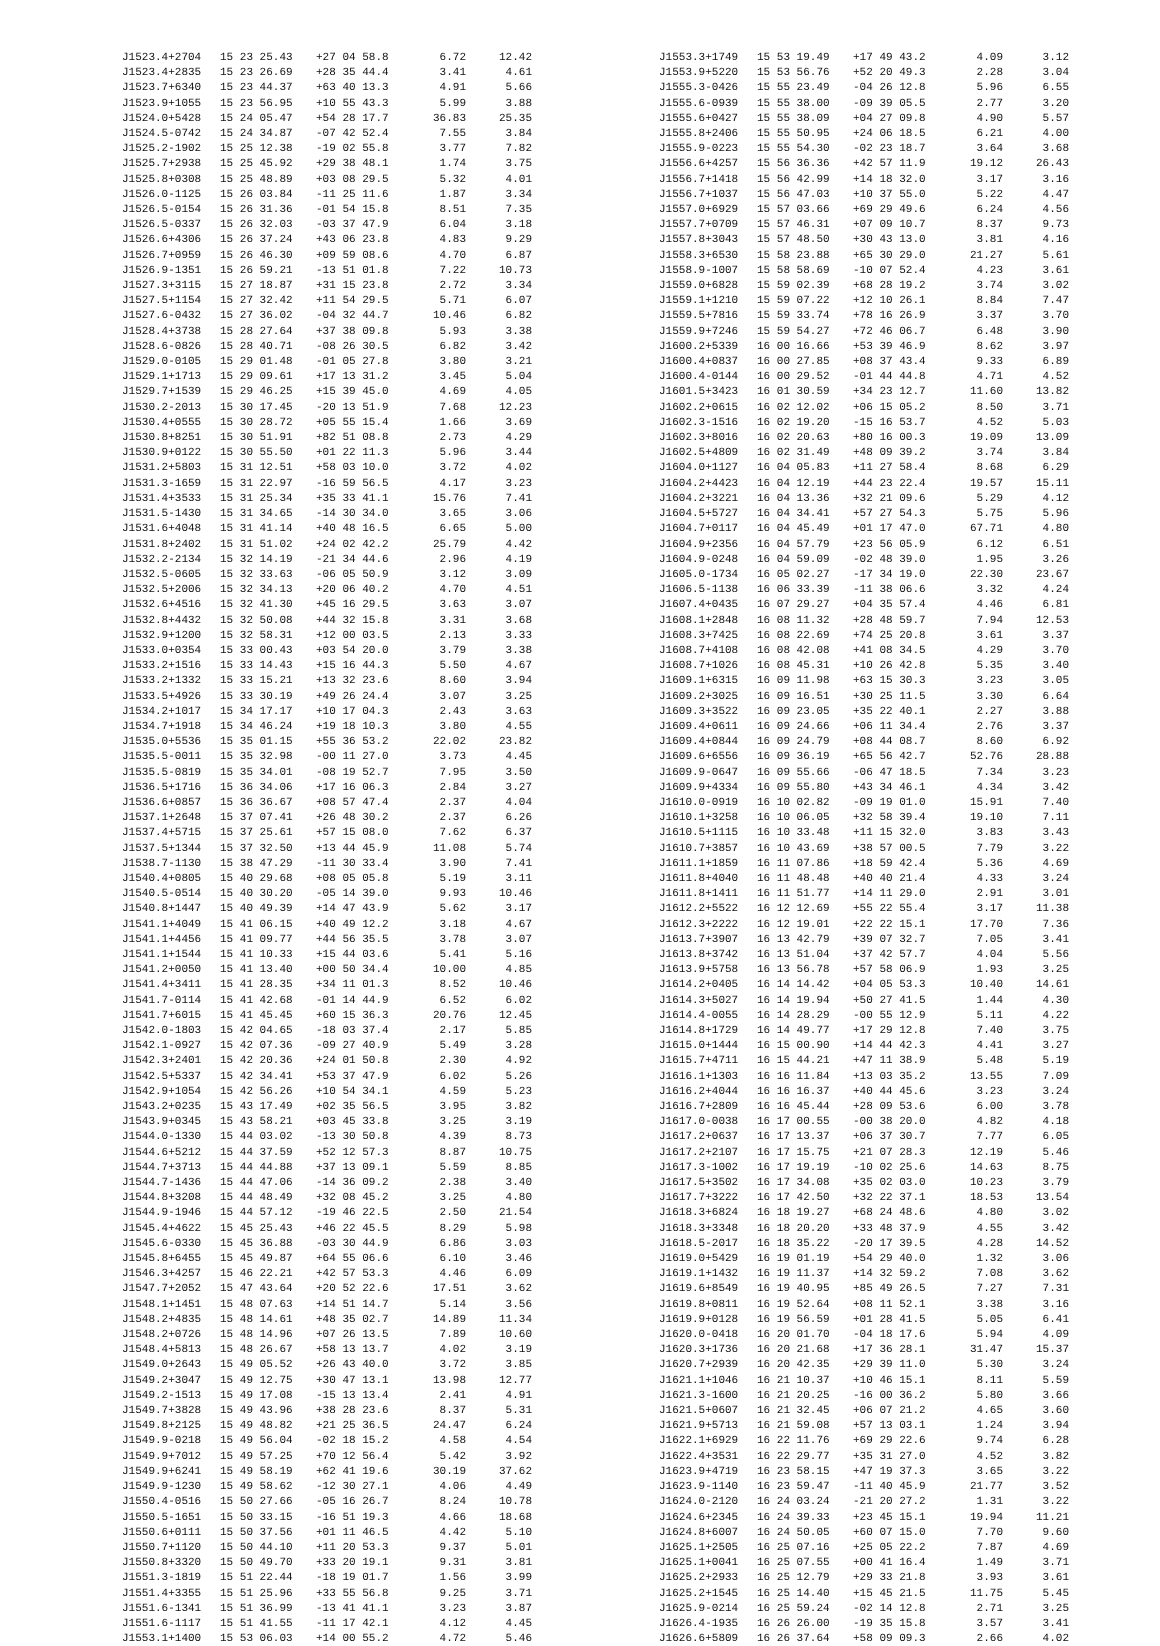| J1523.4+2704 | 15 23 25.43 | +27 04 58.8 | 6.72 | 12.42 |
| J1523.4+2835 | 15 23 26.69 | +28 35 44.4 | 3.41 | 4.61 |
| J1523.7+6340 | 15 23 44.37 | +63 40 13.3 | 4.91 | 5.66 |
| J1523.9+1055 | 15 23 56.95 | +10 55 43.3 | 5.99 | 3.88 |
| J1524.0+5428 | 15 24 05.47 | +54 28 17.7 | 36.83 | 25.35 |
| J1524.5-0742 | 15 24 34.87 | -07 42 52.4 | 7.55 | 3.84 |
| J1525.2-1902 | 15 25 12.38 | -19 02 55.8 | 3.77 | 7.82 |
| J1525.7+2938 | 15 25 45.92 | +29 38 48.1 | 1.74 | 3.75 |
| J1525.8+0308 | 15 25 48.89 | +03 08 29.5 | 5.32 | 4.01 |
| J1526.0-1125 | 15 26 03.84 | -11 25 11.6 | 1.87 | 3.34 |
| J1526.5-0154 | 15 26 31.36 | -01 54 15.8 | 8.51 | 7.35 |
| J1526.5-0337 | 15 26 32.03 | -03 37 47.9 | 6.04 | 3.18 |
| J1526.6+4306 | 15 26 37.24 | +43 06 23.8 | 4.83 | 9.29 |
| J1526.7+0959 | 15 26 46.30 | +09 59 08.6 | 4.70 | 6.87 |
| J1526.9-1351 | 15 26 59.21 | -13 51 01.8 | 7.22 | 10.73 |
| J1527.3+3115 | 15 27 18.87 | +31 15 23.8 | 2.72 | 3.34 |
| J1527.5+1154 | 15 27 32.42 | +11 54 29.5 | 5.71 | 6.07 |
| J1527.6-0432 | 15 27 36.02 | -04 32 44.7 | 10.46 | 6.82 |
| J1528.4+3738 | 15 28 27.64 | +37 38 09.8 | 5.93 | 3.38 |
| J1528.6-0826 | 15 28 40.71 | -08 26 30.5 | 6.82 | 3.42 |
| J1529.0-0105 | 15 29 01.48 | -01 05 27.8 | 3.80 | 3.21 |
| J1529.1+1713 | 15 29 09.61 | +17 13 31.2 | 3.45 | 5.04 |
| J1529.7+1539 | 15 29 46.25 | +15 39 45.0 | 4.69 | 4.05 |
| J1530.2-2013 | 15 30 17.45 | -20 13 51.9 | 7.68 | 12.23 |
| J1530.4+0555 | 15 30 28.72 | +05 55 15.4 | 1.66 | 3.69 |
| J1530.8+8251 | 15 30 51.91 | +82 51 08.8 | 2.73 | 4.29 |
| J1530.9+0122 | 15 30 55.50 | +01 22 11.3 | 5.96 | 3.44 |
| J1531.2+5803 | 15 31 12.51 | +58 03 10.0 | 3.72 | 4.02 |
| J1531.3-1659 | 15 31 22.97 | -16 59 56.5 | 4.17 | 3.23 |
| J1531.4+3533 | 15 31 25.34 | +35 33 41.1 | 15.76 | 7.41 |
| J1531.5-1430 | 15 31 34.65 | -14 30 34.0 | 3.65 | 3.06 |
| J1531.6+4048 | 15 31 41.14 | +40 48 16.5 | 6.65 | 5.00 |
| J1531.8+2402 | 15 31 51.02 | +24 02 42.2 | 25.79 | 4.42 |
| J1532.2-2134 | 15 32 14.19 | -21 34 44.6 | 2.96 | 4.19 |
| J1532.5-0605 | 15 32 33.63 | -06 05 50.9 | 3.12 | 3.09 |
| J1532.5+2006 | 15 32 34.13 | +20 06 40.2 | 4.70 | 4.51 |
| J1532.6+4516 | 15 32 41.30 | +45 16 29.5 | 3.63 | 3.07 |
| J1532.8+4432 | 15 32 50.08 | +44 32 15.8 | 3.31 | 3.68 |
| J1532.9+1200 | 15 32 58.31 | +12 00 03.5 | 2.13 | 3.33 |
| J1533.0+0354 | 15 33 00.43 | +03 54 20.0 | 3.79 | 3.38 |
| J1533.2+1516 | 15 33 14.43 | +15 16 44.3 | 5.50 | 4.67 |
| J1533.2+1332 | 15 33 15.21 | +13 32 23.6 | 8.60 | 3.94 |
| J1533.5+4926 | 15 33 30.19 | +49 26 24.4 | 3.07 | 3.25 |
| J1534.2+1017 | 15 34 17.17 | +10 17 04.3 | 2.43 | 3.63 |
| J1534.7+1918 | 15 34 46.24 | +19 18 10.3 | 3.80 | 4.55 |
| J1535.0+5536 | 15 35 01.15 | +55 36 53.2 | 22.02 | 23.82 |
| J1535.5-0011 | 15 35 32.98 | -00 11 27.0 | 3.73 | 4.45 |
| J1535.5-0819 | 15 35 34.01 | -08 19 52.7 | 7.95 | 3.50 |
| J1536.5+1716 | 15 36 34.06 | +17 16 06.3 | 2.84 | 3.27 |
| J1536.6+0857 | 15 36 36.67 | +08 57 47.4 | 2.37 | 4.04 |
| J1537.1+2648 | 15 37 07.41 | +26 48 30.2 | 2.37 | 6.26 |
| J1537.4+5715 | 15 37 25.61 | +57 15 08.0 | 7.62 | 6.37 |
| J1537.5+1344 | 15 37 32.50 | +13 44 45.9 | 11.08 | 5.74 |
| J1538.7-1130 | 15 38 47.29 | -11 30 33.4 | 3.90 | 7.41 |
| J1540.4+0805 | 15 40 29.68 | +08 05 05.8 | 5.19 | 3.11 |
| J1540.5-0514 | 15 40 30.20 | -05 14 39.0 | 9.93 | 10.46 |
| J1540.8+1447 | 15 40 49.39 | +14 47 43.9 | 5.62 | 3.17 |
| J1541.1+4049 | 15 41 06.15 | +40 49 12.2 | 3.18 | 4.67 |
| J1541.1+4456 | 15 41 09.77 | +44 56 35.5 | 3.78 | 3.07 |
| J1541.1+1544 | 15 41 10.33 | +15 44 03.6 | 5.41 | 5.16 |
| J1541.2+0050 | 15 41 13.40 | +00 50 34.4 | 10.00 | 4.85 |
| J1541.4+3411 | 15 41 28.35 | +34 11 01.3 | 8.52 | 10.46 |
| J1541.7-0114 | 15 41 42.68 | -01 14 44.9 | 6.52 | 6.02 |
| J1541.7+6015 | 15 41 45.45 | +60 15 36.3 | 20.76 | 12.45 |
| J1542.0-1803 | 15 42 04.65 | -18 03 37.4 | 2.17 | 5.85 |
| J1542.1-0927 | 15 42 07.36 | -09 27 40.9 | 5.49 | 3.28 |
| J1542.3+2401 | 15 42 20.36 | +24 01 50.8 | 2.30 | 4.92 |
| J1542.5+5337 | 15 42 34.41 | +53 37 47.9 | 6.02 | 5.26 |
| J1542.9+1054 | 15 42 56.26 | +10 54 34.1 | 4.59 | 5.23 |
| J1543.2+0235 | 15 43 17.49 | +02 35 56.5 | 3.95 | 3.82 |
| J1543.9+0345 | 15 43 58.21 | +03 45 33.8 | 3.25 | 3.19 |
| J1544.0-1330 | 15 44 03.02 | -13 30 50.8 | 4.39 | 8.73 |
| J1544.6+5212 | 15 44 37.59 | +52 12 57.3 | 8.87 | 10.75 |
| J1544.7+3713 | 15 44 44.88 | +37 13 09.1 | 5.59 | 8.85 |
| J1544.7-1436 | 15 44 47.06 | -14 36 09.2 | 2.38 | 3.40 |
| J1544.8+3208 | 15 44 48.49 | +32 08 45.2 | 3.25 | 4.80 |
| J1544.9-1946 | 15 44 57.12 | -19 46 22.5 | 2.50 | 21.54 |
| J1545.4+4622 | 15 45 25.43 | +46 22 45.5 | 8.29 | 5.98 |
| J1545.6-0330 | 15 45 36.88 | -03 30 44.9 | 6.86 | 3.03 |
| J1545.8+6455 | 15 45 49.87 | +64 55 06.6 | 6.10 | 3.46 |
| J1546.3+4257 | 15 46 22.21 | +42 57 53.3 | 4.46 | 6.09 |
| J1547.7+2052 | 15 47 43.64 | +20 52 22.6 | 17.51 | 3.62 |
| J1548.1+1451 | 15 48 07.63 | +14 51 14.7 | 5.14 | 3.56 |
| J1548.2+4835 | 15 48 14.61 | +48 35 02.7 | 14.89 | 11.34 |
| J1548.2+0726 | 15 48 14.96 | +07 26 13.5 | 7.89 | 10.60 |
| J1548.4+5813 | 15 48 26.67 | +58 13 13.7 | 4.02 | 3.19 |
| J1549.0+2643 | 15 49 05.52 | +26 43 40.0 | 3.72 | 3.85 |
| J1549.2+3047 | 15 49 12.75 | +30 47 13.1 | 13.98 | 12.77 |
| J1549.2-1513 | 15 49 17.08 | -15 13 13.4 | 2.41 | 4.91 |
| J1549.7+3828 | 15 49 43.96 | +38 28 23.6 | 8.37 | 5.31 |
| J1549.8+2125 | 15 49 48.82 | +21 25 36.5 | 24.47 | 6.24 |
| J1549.9-0218 | 15 49 56.04 | -02 18 15.2 | 4.58 | 4.54 |
| J1549.9+7012 | 15 49 57.25 | +70 12 56.4 | 5.42 | 3.92 |
| J1549.9+6241 | 15 49 58.19 | +62 41 19.6 | 30.19 | 37.62 |
| J1549.9-1230 | 15 49 58.62 | -12 30 27.1 | 4.06 | 4.49 |
| J1550.4-0516 | 15 50 27.66 | -05 16 26.7 | 8.24 | 10.78 |
| J1550.5-1651 | 15 50 33.15 | -16 51 19.3 | 4.66 | 18.68 |
| J1550.6+0111 | 15 50 37.56 | +01 11 46.5 | 4.42 | 5.10 |
| J1550.7+1120 | 15 50 44.10 | +11 20 53.3 | 9.37 | 5.01 |
| J1550.8+3320 | 15 50 49.70 | +33 20 19.1 | 9.31 | 3.81 |
| J1551.3-1819 | 15 51 22.44 | -18 19 01.7 | 1.56 | 3.99 |
| J1551.4+3355 | 15 51 25.96 | +33 55 56.8 | 9.25 | 3.71 |
| J1551.6-1341 | 15 51 36.99 | -13 41 41.1 | 3.23 | 3.87 |
| J1551.6-1117 | 15 51 41.55 | -11 17 42.1 | 4.12 | 4.45 |
| J1553.1+1400 | 15 53 06.03 | +14 00 55.2 | 4.72 | 5.46 |
| J1553.3+1749 | 15 53 19.49 | +17 49 43.2 | 4.09 | 3.12 |
| J1553.9+5220 | 15 53 56.76 | +52 20 49.3 | 2.28 | 3.04 |
| J1555.3-0426 | 15 55 23.49 | -04 26 12.8 | 5.96 | 6.55 |
| J1555.6-0939 | 15 55 38.00 | -09 39 05.5 | 2.77 | 3.20 |
| J1555.6+0427 | 15 55 38.09 | +04 27 09.8 | 4.90 | 5.57 |
| J1555.8+2406 | 15 55 50.95 | +24 06 18.5 | 6.21 | 4.00 |
| J1555.9-0223 | 15 55 54.30 | -02 23 18.7 | 3.64 | 3.68 |
| J1556.6+4257 | 15 56 36.36 | +42 57 11.9 | 19.12 | 26.43 |
| J1556.7+1418 | 15 56 42.99 | +14 18 32.0 | 3.17 | 3.16 |
| J1556.7+1037 | 15 56 47.03 | +10 37 55.0 | 5.22 | 4.47 |
| J1557.0+6929 | 15 57 03.66 | +69 29 49.6 | 6.24 | 4.56 |
| J1557.7+0709 | 15 57 46.31 | +07 09 10.7 | 8.37 | 9.73 |
| J1557.8+3043 | 15 57 48.50 | +30 43 13.0 | 3.81 | 4.16 |
| J1558.3+6530 | 15 58 23.88 | +65 30 29.0 | 21.27 | 5.61 |
| J1558.9-1007 | 15 58 58.69 | -10 07 52.4 | 4.23 | 3.61 |
| J1559.0+6828 | 15 59 02.39 | +68 28 19.2 | 3.74 | 3.02 |
| J1559.1+1210 | 15 59 07.22 | +12 10 26.1 | 8.84 | 7.47 |
| J1559.5+7816 | 15 59 33.74 | +78 16 26.9 | 3.37 | 3.70 |
| J1559.9+7246 | 15 59 54.27 | +72 46 06.7 | 6.48 | 3.90 |
| J1600.2+5339 | 16 00 16.66 | +53 39 46.9 | 8.62 | 3.97 |
| J1600.4+0837 | 16 00 27.85 | +08 37 43.4 | 9.33 | 6.89 |
| J1600.4-0144 | 16 00 29.52 | -01 44 44.8 | 4.71 | 4.52 |
| J1601.5+3423 | 16 01 30.59 | +34 23 12.7 | 11.60 | 13.82 |
| J1602.2+0615 | 16 02 12.02 | +06 15 05.2 | 8.50 | 3.71 |
| J1602.3-1516 | 16 02 19.20 | -15 16 53.7 | 4.52 | 5.03 |
| J1602.3+8016 | 16 02 20.63 | +80 16 00.3 | 19.09 | 13.09 |
| J1602.5+4809 | 16 02 31.49 | +48 09 39.2 | 3.74 | 3.84 |
| J1604.0+1127 | 16 04 05.83 | +11 27 58.4 | 8.68 | 6.29 |
| J1604.2+4423 | 16 04 12.19 | +44 23 22.4 | 19.57 | 15.11 |
| J1604.2+3221 | 16 04 13.36 | +32 21 09.6 | 5.29 | 4.12 |
| J1604.5+5727 | 16 04 34.41 | +57 27 54.3 | 5.75 | 5.96 |
| J1604.7+0117 | 16 04 45.49 | +01 17 47.0 | 67.71 | 4.80 |
| J1604.9+2356 | 16 04 57.79 | +23 56 05.9 | 6.12 | 6.51 |
| J1604.9-0248 | 16 04 59.09 | -02 48 39.0 | 1.95 | 3.26 |
| J1605.0-1734 | 16 05 02.27 | -17 34 19.0 | 22.30 | 23.67 |
| J1606.5-1138 | 16 06 33.39 | -11 38 06.6 | 3.32 | 4.24 |
| J1607.4+0435 | 16 07 29.27 | +04 35 57.4 | 4.46 | 6.81 |
| J1608.1+2848 | 16 08 11.32 | +28 48 59.7 | 7.94 | 12.53 |
| J1608.3+7425 | 16 08 22.69 | +74 25 20.8 | 3.61 | 3.37 |
| J1608.7+4108 | 16 08 42.08 | +41 08 34.5 | 4.29 | 3.70 |
| J1608.7+1026 | 16 08 45.31 | +10 26 42.8 | 5.35 | 3.40 |
| J1609.1+6315 | 16 09 11.98 | +63 15 30.3 | 3.23 | 3.05 |
| J1609.2+3025 | 16 09 16.51 | +30 25 11.5 | 3.30 | 6.64 |
| J1609.3+3522 | 16 09 23.05 | +35 22 40.1 | 2.27 | 3.88 |
| J1609.4+0611 | 16 09 24.66 | +06 11 34.4 | 2.76 | 3.37 |
| J1609.4+0844 | 16 09 24.79 | +08 44 08.7 | 8.60 | 6.92 |
| J1609.6+6556 | 16 09 36.19 | +65 56 42.7 | 52.76 | 28.88 |
| J1609.9-0647 | 16 09 55.66 | -06 47 18.5 | 7.34 | 3.23 |
| J1609.9+4334 | 16 09 55.80 | +43 34 46.1 | 4.34 | 3.42 |
| J1610.0-0919 | 16 10 02.82 | -09 19 01.0 | 15.91 | 7.40 |
| J1610.1+3258 | 16 10 06.05 | +32 58 39.4 | 19.10 | 7.11 |
| J1610.5+1115 | 16 10 33.48 | +11 15 32.0 | 3.83 | 3.43 |
| J1610.7+3857 | 16 10 43.69 | +38 57 00.5 | 7.79 | 3.22 |
| J1611.1+1859 | 16 11 07.86 | +18 59 42.4 | 5.36 | 4.69 |
| J1611.8+4040 | 16 11 48.48 | +40 40 21.4 | 4.33 | 3.24 |
| J1611.8+1411 | 16 11 51.77 | +14 11 29.0 | 2.91 | 3.01 |
| J1612.2+5522 | 16 12 12.69 | +55 22 55.4 | 3.17 | 11.38 |
| J1612.3+2222 | 16 12 19.01 | +22 22 15.1 | 17.70 | 7.36 |
| J1613.7+3907 | 16 13 42.79 | +39 07 32.7 | 7.05 | 3.41 |
| J1613.8+3742 | 16 13 51.04 | +37 42 57.7 | 4.04 | 5.56 |
| J1613.9+5758 | 16 13 56.78 | +57 58 06.9 | 1.93 | 3.25 |
| J1614.2+0405 | 16 14 14.42 | +04 05 53.3 | 10.40 | 14.61 |
| J1614.3+5027 | 16 14 19.94 | +50 27 41.5 | 1.44 | 4.30 |
| J1614.4-0055 | 16 14 28.29 | -00 55 12.9 | 5.11 | 4.22 |
| J1614.8+1729 | 16 14 49.77 | +17 29 12.8 | 7.40 | 3.75 |
| J1615.0+1444 | 16 15 00.90 | +14 44 42.3 | 4.41 | 3.27 |
| J1615.7+4711 | 16 15 44.21 | +47 11 38.9 | 5.48 | 5.19 |
| J1616.1+1303 | 16 16 11.84 | +13 03 35.2 | 13.55 | 7.09 |
| J1616.2+4044 | 16 16 16.37 | +40 44 45.6 | 3.23 | 3.24 |
| J1616.7+2809 | 16 16 45.44 | +28 09 53.6 | 6.00 | 3.78 |
| J1617.0-0038 | 16 17 00.55 | -00 38 20.0 | 4.82 | 4.18 |
| J1617.2+0637 | 16 17 13.37 | +06 37 30.7 | 7.77 | 6.05 |
| J1617.2+2107 | 16 17 15.75 | +21 07 28.3 | 12.19 | 5.46 |
| J1617.3-1002 | 16 17 19.19 | -10 02 25.6 | 14.63 | 8.75 |
| J1617.5+3502 | 16 17 34.08 | +35 02 03.0 | 10.23 | 3.79 |
| J1617.7+3222 | 16 17 42.50 | +32 22 37.1 | 18.53 | 13.54 |
| J1618.3+6824 | 16 18 19.27 | +68 24 48.6 | 4.80 | 3.02 |
| J1618.3+3348 | 16 18 20.20 | +33 48 37.9 | 4.55 | 3.42 |
| J1618.5-2017 | 16 18 35.22 | -20 17 39.5 | 4.28 | 14.52 |
| J1619.0+5429 | 16 19 01.19 | +54 29 40.0 | 1.32 | 3.06 |
| J1619.1+1432 | 16 19 11.37 | +14 32 59.2 | 7.08 | 3.62 |
| J1619.6+8549 | 16 19 40.95 | +85 49 26.5 | 7.27 | 7.31 |
| J1619.8+0811 | 16 19 52.64 | +08 11 52.1 | 3.38 | 3.16 |
| J1619.9+0128 | 16 19 56.59 | +01 28 41.5 | 5.05 | 6.41 |
| J1620.0-0418 | 16 20 01.70 | -04 18 17.6 | 5.94 | 4.09 |
| J1620.3+1736 | 16 20 21.68 | +17 36 28.1 | 31.47 | 15.37 |
| J1620.7+2939 | 16 20 42.35 | +29 39 11.0 | 5.30 | 3.24 |
| J1621.1+1046 | 16 21 10.37 | +10 46 15.1 | 8.11 | 5.59 |
| J1621.3-1600 | 16 21 20.25 | -16 00 36.2 | 5.80 | 3.66 |
| J1621.5+0607 | 16 21 32.45 | +06 07 21.2 | 4.65 | 3.60 |
| J1621.9+5713 | 16 21 59.08 | +57 13 03.1 | 1.24 | 3.94 |
| J1622.1+6929 | 16 22 11.76 | +69 29 22.6 | 9.74 | 6.28 |
| J1622.4+3531 | 16 22 29.77 | +35 31 27.0 | 4.52 | 3.82 |
| J1623.9+4719 | 16 23 58.15 | +47 19 37.3 | 3.65 | 3.22 |
| J1623.9-1140 | 16 23 59.47 | -11 40 45.9 | 21.77 | 3.52 |
| J1624.0-2120 | 16 24 03.24 | -21 20 27.2 | 1.31 | 3.22 |
| J1624.6+2345 | 16 24 39.33 | +23 45 15.1 | 19.94 | 11.21 |
| J1624.8+6007 | 16 24 50.05 | +60 07 15.0 | 7.70 | 9.60 |
| J1625.1+2505 | 16 25 07.16 | +25 05 22.2 | 7.87 | 4.69 |
| J1625.1+0041 | 16 25 07.55 | +00 41 16.4 | 1.49 | 3.71 |
| J1625.2+2933 | 16 25 12.79 | +29 33 21.8 | 3.93 | 3.61 |
| J1625.2+1545 | 16 25 14.40 | +15 45 21.5 | 11.75 | 5.45 |
| J1625.9-0214 | 16 25 59.24 | -02 14 12.8 | 2.71 | 3.25 |
| J1626.4-1935 | 16 26 26.00 | -19 35 15.8 | 3.57 | 3.41 |
| J1626.6+5809 | 16 26 37.64 | +58 09 09.3 | 2.66 | 4.02 |